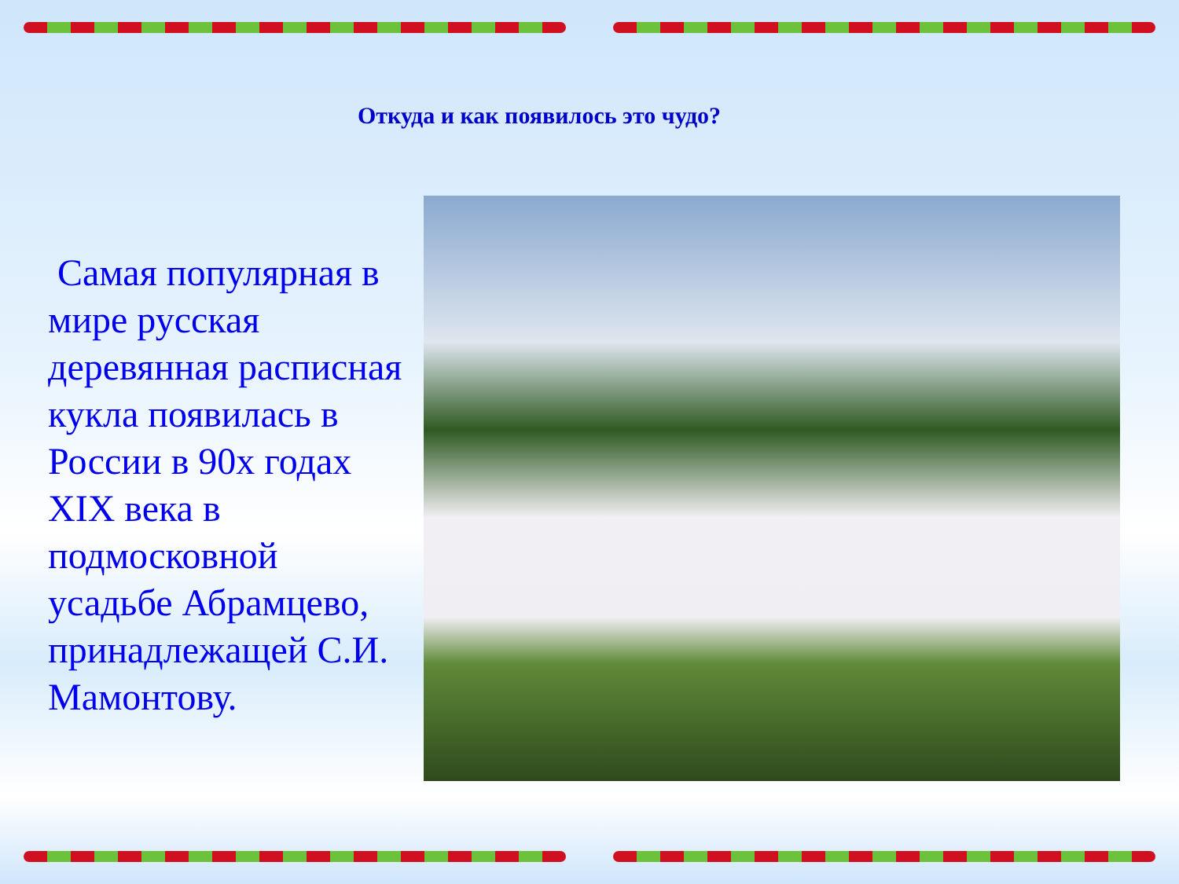Откуда и как появилось это чудо?
Самая популярная в мире русская деревянная расписная кукла появилась в России в 90х годах XIX века в подмосковной усадьбе Абрамцево, принадлежащей С.И. Мамонтову.